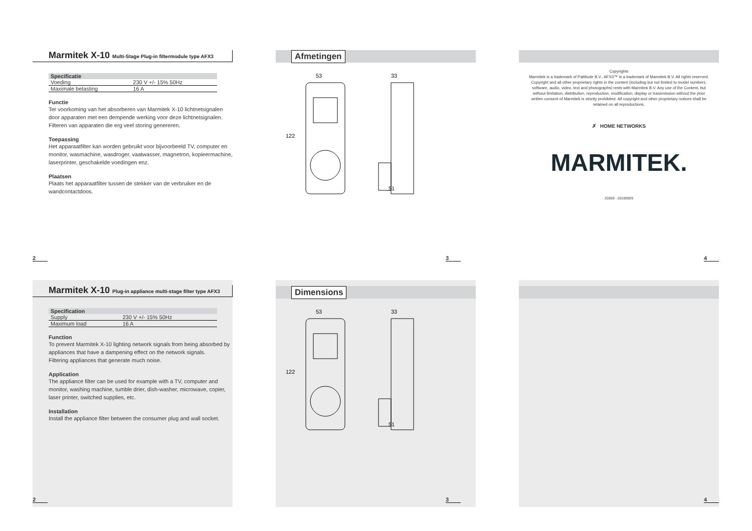Marmitek X-10 Multi-Stage Plug-in filtermodule type AFX3
| Specificatie | |
| --- | --- |
| Voeding | 230 V +/- 15% 50Hz |
| Maximale belasting | 16 A |
Functie
Ter voorkoming van het absorberen van Marmitek X-10 lichtnetsignalen door apparaten met een dempende werking voor deze lichtnetsignalen.
Filteren van apparaten die erg veel storing genereren.
Toepassing
Het apparaatfilter kan worden gebruikt voor bijvoorbeeld TV, computer en monitor, wasmachine, wasdroger, vaatwasser, magnetron, kopieermachine, laserprinter, geschakelde voedingen enz.
Plaatsen
Plaats het apparaatfilter tussen de stekker van de verbruiker en de wandcontactdoos.
2
Afmetingen
53
33
122
51
3
Copyrights
Marmitek is a trademark of Pattitude B.V., AFX3™ is a trademark of Marmitek B.V. All rights reserved. Copyright and all other proprietary rights in the content (including but not limited to model numbers, software, audio, video, text and photographs) rests with Marmitek B.V. Any use of the Content, but without limitation, distribution, reproduction, modification, display or transmission without the prior written consent of Marmitek is strictly prohibited. All copyright and other proprietary notices shall be retained on all reproductions.
✗ HOME NETWORKS
MARMITEK.
20359 - 20100929
4
Marmitek X-10 Plug-in appliance multi-stage filter type AFX3
| Specification | |
| --- | --- |
| Supply | 230 V +/- 15% 50Hz |
| Maximum load | 16 A |
Function
To prevent Marmitek X-10 lighting network signals from being absorbed by appliances that have a dampening effect on the network signals.
Filtering appliances that generate much noise.
Application
The appliance filter can be used for example with a TV, computer and monitor, washing machine, tumble drier, dish-washer, microwave, copier, laser printer, switched supplies, etc.
Installation
Install the appliance filter between the consumer plug and wall socket.
2
Dimensions
53
33
122
51
3
4